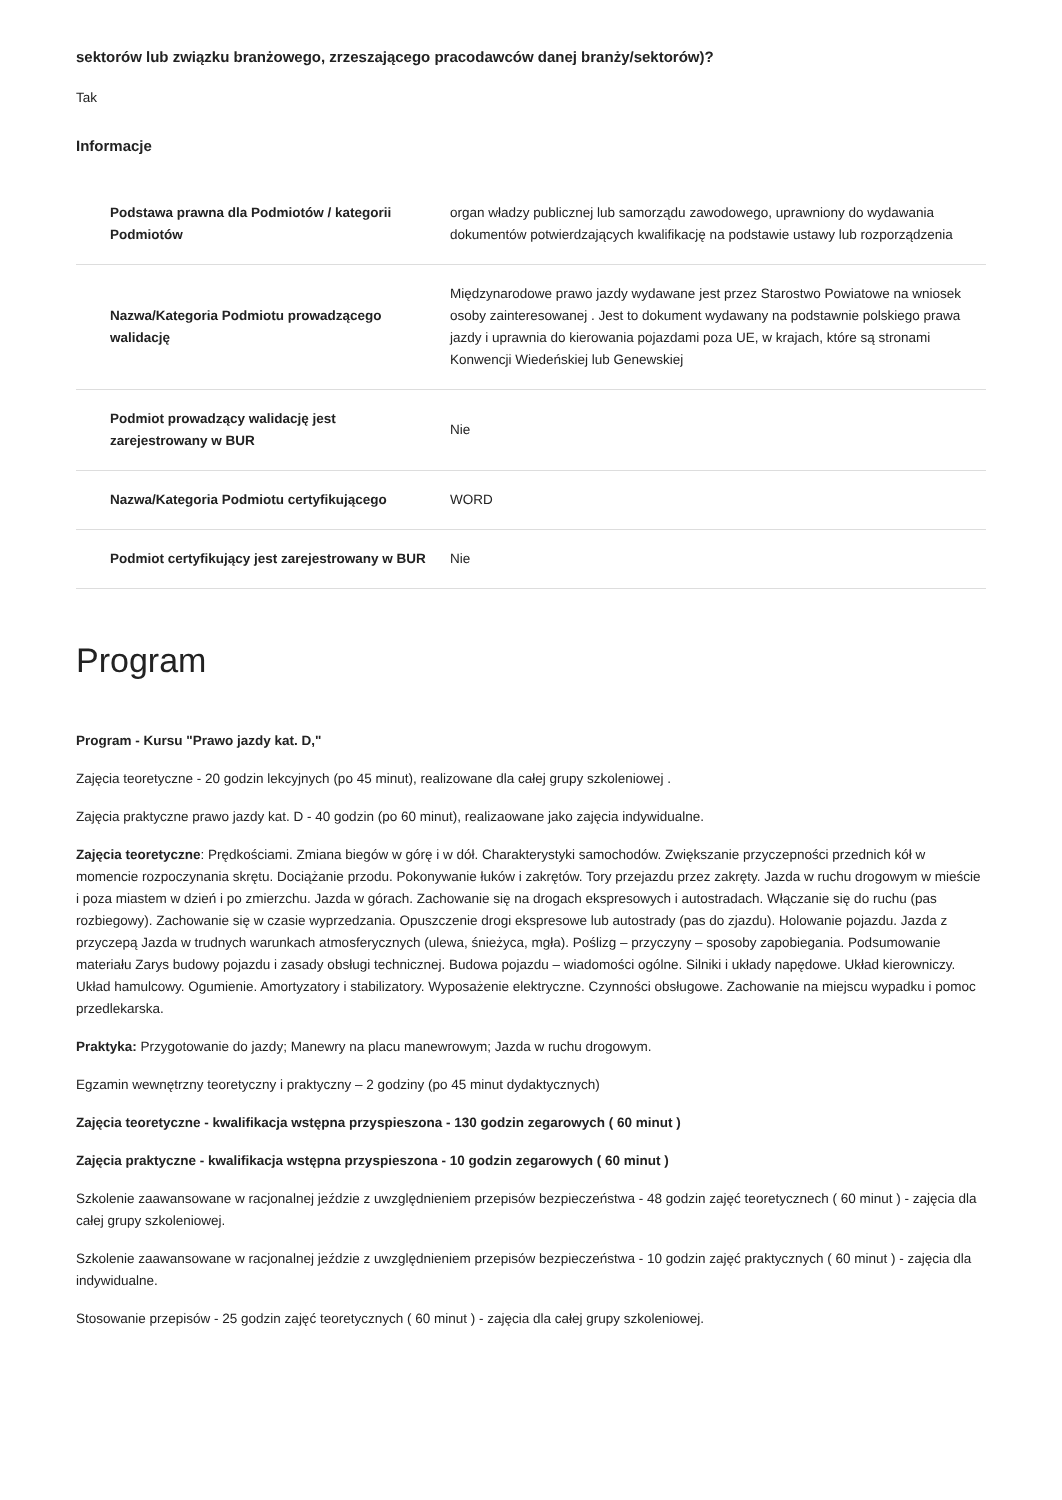sektorów lub związku branżowego, zrzeszającego pracodawców danej branży/sektorów)?
Tak
Informacje
| Podstawa prawna dla Podmiotów / kategorii Podmiotów | organ władzy publicznej lub samorządu zawodowego, uprawniony do wydawania dokumentów potwierdzających kwalifikację na podstawie ustawy lub rozporządzenia |
| Nazwa/Kategoria Podmiotu prowadzącego walidację | Międzynarodowe prawo jazdy wydawane jest przez Starostwo Powiatowe na wniosek osoby zainteresowanej . Jest to dokument wydawany na podstawnie polskiego prawa jazdy i uprawnia do kierowania pojazdami poza UE, w krajach, które są stronami Konwencji Wiedeńskiej lub Genewskiej |
| Podmiot prowadzący walidację jest zarejestrowany w BUR | Nie |
| Nazwa/Kategoria Podmiotu certyfikującego | WORD |
| Podmiot certyfikujący jest zarejestrowany w BUR | Nie |
Program
Program - Kursu "Prawo jazdy kat. D,"
Zajęcia teoretyczne - 20 godzin lekcyjnych (po 45 minut), realizowane dla całej grupy szkoleniowej .
Zajęcia praktyczne prawo jazdy kat. D - 40 godzin (po 60 minut), realizaowane jako zajęcia indywidualne.
Zajęcia teoretyczne: Prędkościami. Zmiana biegów w górę i w dół. Charakterystyki samochodów. Zwiększanie przyczepności przednich kół w momencie rozpoczynania skrętu. Dociążanie przodu. Pokonywanie łuków i zakrętów. Tory przejazdu przez zakręty. Jazda w ruchu drogowym w mieście i poza miastem w dzień i po zmierzchu. Jazda w górach. Zachowanie się na drogach ekspresowych i autostradach. Włączanie się do ruchu (pas rozbiegowy). Zachowanie się w czasie wyprzedzania. Opuszczenie drogi ekspresowe lub autostrady (pas do zjazdu). Holowanie pojazdu. Jazda z przyczepą Jazda w trudnych warunkach atmosferycznych (ulewa, śnieżyca, mgła). Poślizg – przyczyny – sposoby zapobiegania. Podsumowanie materiału Zarys budowy pojazdu i zasady obsługi technicznej. Budowa pojazdu – wiadomości ogólne. Silniki i układy napędowe. Układ kierowniczy. Układ hamulcowy. Ogumienie. Amortyzatory i stabilizatory. Wyposażenie elektryczne. Czynności obsługowe. Zachowanie na miejscu wypadku i pomoc przedlekarska.
Praktyka: Przygotowanie do jazdy; Manewry na placu manewrowym; Jazda w ruchu drogowym.
Egzamin wewnętrzny teoretyczny i praktyczny – 2 godziny (po 45 minut dydaktycznych)
Zajęcia teoretyczne - kwalifikacja wstępna przyspieszona - 130 godzin zegarowych ( 60 minut )
Zajęcia praktyczne - kwalifikacja wstępna przyspieszona - 10 godzin zegarowych ( 60 minut )
Szkolenie zaawansowane w racjonalnej jeździe z uwzględnieniem przepisów bezpieczeństwa - 48 godzin zajęć teoretycznech ( 60 minut ) - zajęcia dla całej grupy szkoleniowej.
Szkolenie zaawansowane w racjonalnej jeździe z uwzględnieniem przepisów bezpieczeństwa - 10 godzin zajęć praktycznych ( 60 minut ) - zajęcia dla indywidualne.
Stosowanie przepisów - 25 godzin zajęć teoretycznych ( 60 minut ) - zajęcia dla całej grupy szkoleniowej.